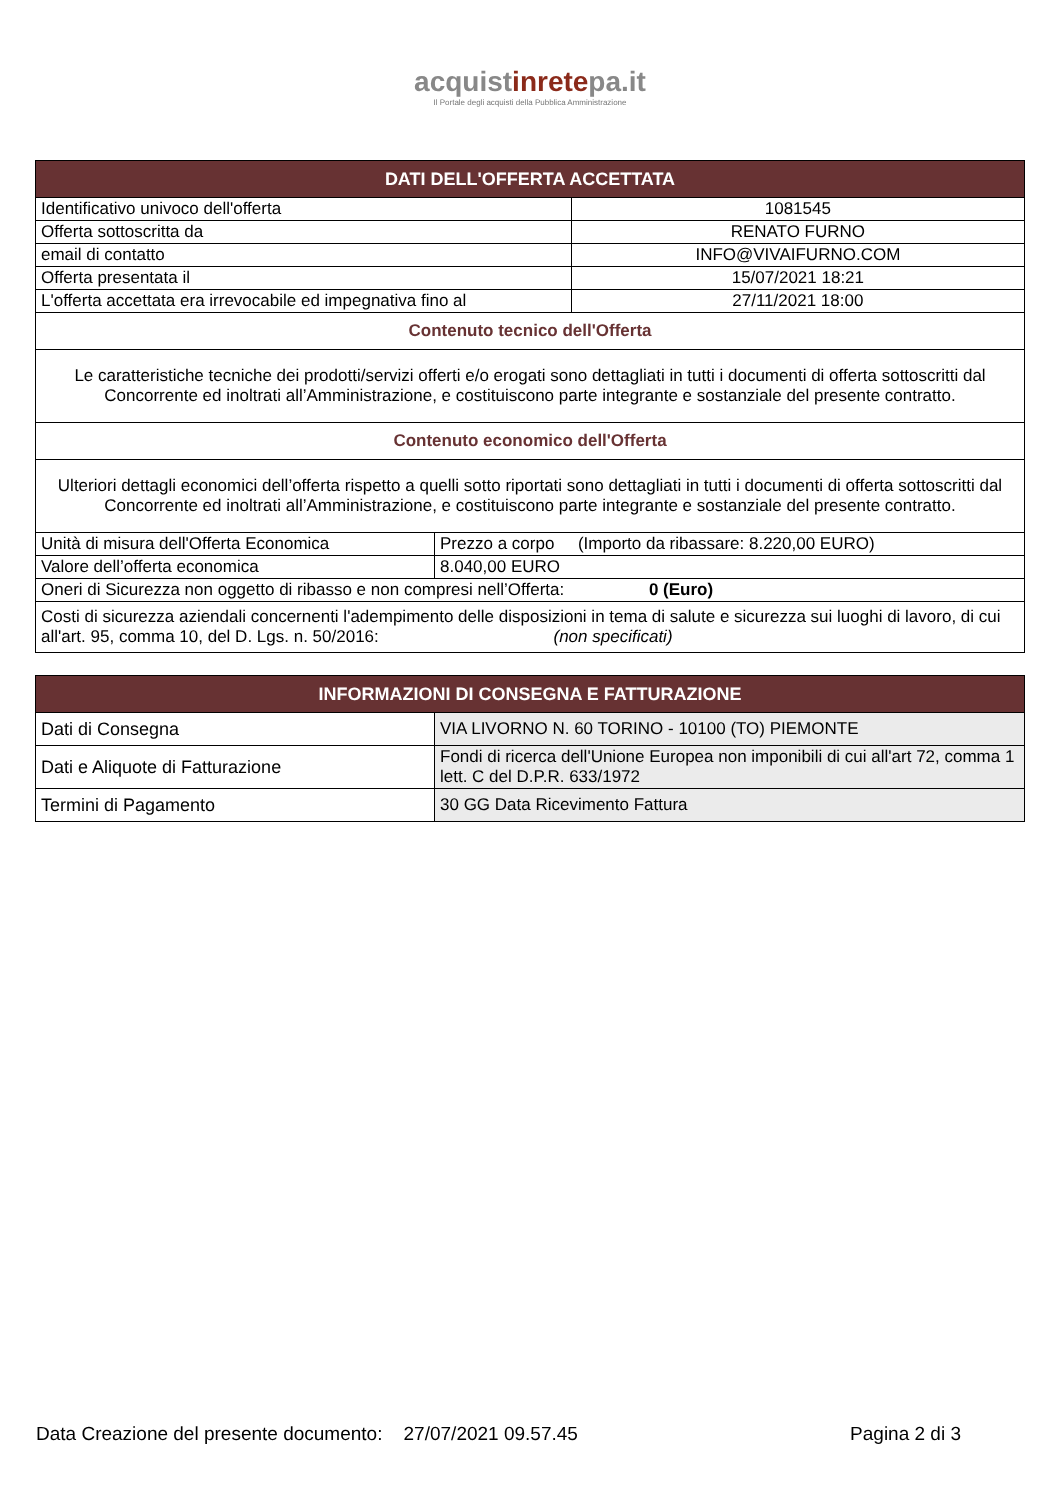acquistinretepa.it
Il Portale degli acquisti della Pubblica Amministrazione
| DATI DELL'OFFERTA ACCETTATA | | |
| --- | --- | --- |
| Identificativo univoco dell'offerta | | 1081545 |
| Offerta sottoscritta da | | RENATO FURNO |
| email di contatto | | INFO@VIVAIFURNO.COM |
| Offerta presentata il | | 15/07/2021 18:21 |
| L'offerta accettata era irrevocabile ed impegnativa fino al | | 27/11/2021 18:00 |
| Contenuto tecnico dell'Offerta | | |
| Le caratteristiche tecniche dei prodotti/servizi offerti e/o erogati sono dettagliati in tutti i documenti di offerta sottoscritti dal Concorrente ed inoltrati all’Amministrazione, e costituiscono parte integrante e sostanziale del presente contratto. | | |
| Contenuto economico dell'Offerta | | |
| Ulteriori dettagli economici dell’offerta rispetto a quelli sotto riportati sono dettagliati in tutti i documenti di offerta sottoscritti dal Concorrente ed inoltrati all’Amministrazione, e costituiscono parte integrante e sostanziale del presente contratto. | | |
| Unità di misura dell'Offerta Economica | Prezzo a corpo (Importo da ribassare: 8.220,00 EURO) | |
| Valore dell’offerta economica | 8.040,00 EURO | |
| Oneri di Sicurezza non oggetto di ribasso e non compresi nell’Offerta: 0 (Euro) | | |
| Costi di sicurezza aziendali concernenti l'adempimento delle disposizioni in tema di salute e sicurezza sui luoghi di lavoro, di cui all'art. 95, comma 10, del D. Lgs. n. 50/2016: (non specificati) | | |
| INFORMAZIONI DI CONSEGNA E FATTURAZIONE | |
| --- | --- |
| Dati di Consegna | VIA LIVORNO N. 60 TORINO - 10100 (TO) PIEMONTE |
| Dati e Aliquote di Fatturazione | Fondi di ricerca dell'Unione Europea non imponibili di cui all'art 72, comma 1 lett. C del D.P.R. 633/1972 |
| Termini di Pagamento | 30 GG Data Ricevimento Fattura |
Data Creazione del presente documento: 27/07/2021 09.57.45 Pagina 2 di 3